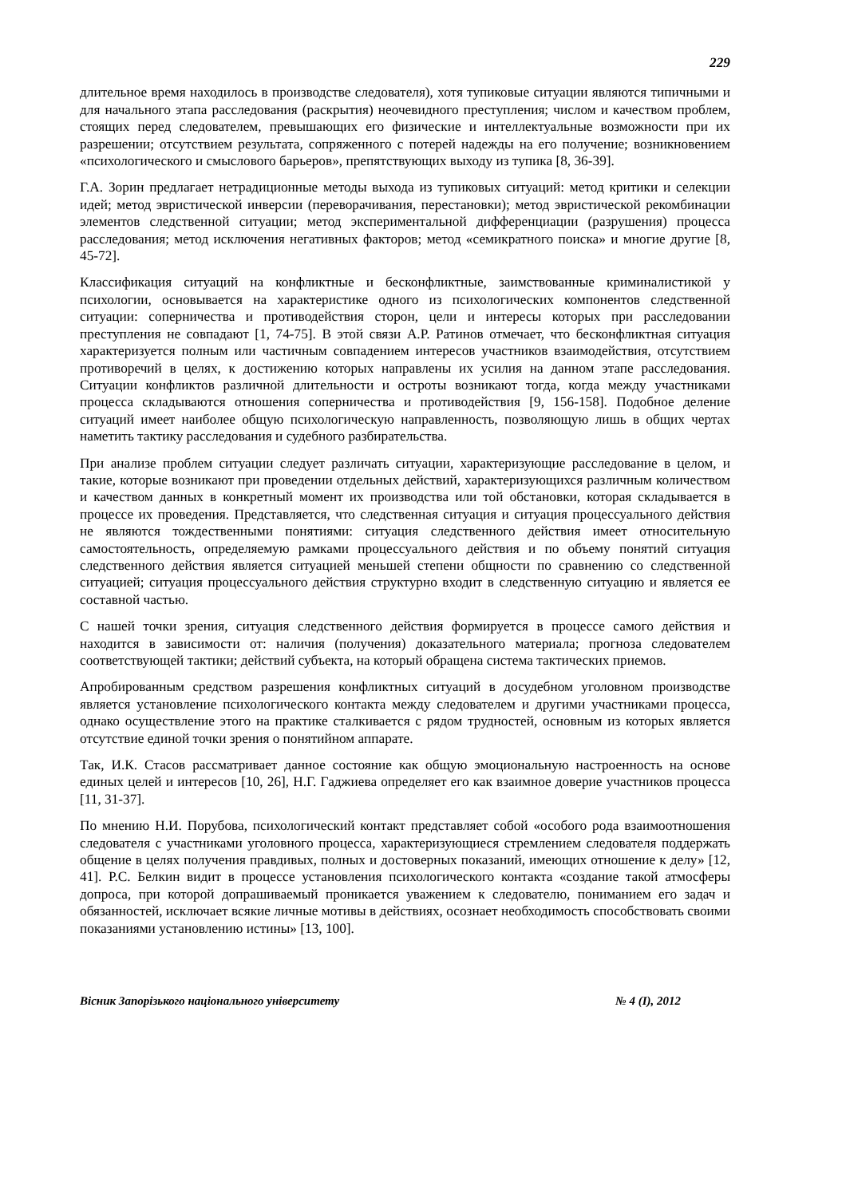229
длительное время находилось в производстве следователя), хотя тупиковые ситуации являются типичными и для начального этапа расследования (раскрытия) неочевидного преступления; числом и качеством проблем, стоящих перед следователем, превышающих его физические и интеллектуальные возможности при их разрешении; отсутствием результата, сопряженного с потерей надежды на его получение; возникновением «психологического и смыслового барьеров», препятствующих выходу из тупика [8, 36-39].
Г.А. Зорин предлагает нетрадиционные методы выхода из тупиковых ситуаций: метод критики и селекции идей; метод эвристической инверсии (переворачивания, перестановки); метод эвристической рекомбинации элементов следственной ситуации; метод экспериментальной дифференциации (разрушения) процесса расследования; метод исключения негативных факторов; метод «семикратного поиска» и многие другие [8, 45-72].
Классификация ситуаций на конфликтные и бесконфликтные, заимствованные криминалистикой у психологии, основывается на характеристике одного из психологических компонентов следственной ситуации: соперничества и противодействия сторон, цели и интересы которых при расследовании преступления не совпадают [1, 74-75]. В этой связи А.Р. Ратинов отмечает, что бесконфликтная ситуация характеризуется полным или частичным совпадением интересов участников взаимодействия, отсутствием противоречий в целях, к достижению которых направлены их усилия на данном этапе расследования. Ситуации конфликтов различной длительности и остроты возникают тогда, когда между участниками процесса складываются отношения соперничества и противодействия [9, 156-158]. Подобное деление ситуаций имеет наиболее общую психологическую направленность, позволяющую лишь в общих чертах наметить тактику расследования и судебного разбирательства.
При анализе проблем ситуации следует различать ситуации, характеризующие расследование в целом, и такие, которые возникают при проведении отдельных действий, характеризующихся различным количеством и качеством данных в конкретный момент их производства или той обстановки, которая складывается в процессе их проведения. Представляется, что следственная ситуация и ситуация процессуального действия не являются тождественными понятиями: ситуация следственного действия имеет относительную самостоятельность, определяемую рамками процессуального действия и по объему понятий ситуация следственного действия является ситуацией меньшей степени общности по сравнению со следственной ситуацией; ситуация процессуального действия структурно входит в следственную ситуацию и является ее составной частью.
С нашей точки зрения, ситуация следственного действия формируется в процессе самого действия и находится в зависимости от: наличия (получения) доказательного материала; прогноза следователем соответствующей тактики; действий субъекта, на который обращена система тактических приемов.
Апробированным средством разрешения конфликтных ситуаций в досудебном уголовном производстве является установление психологического контакта между следователем и другими участниками процесса, однако осуществление этого на практике сталкивается с рядом трудностей, основным из которых является отсутствие единой точки зрения о понятийном аппарате.
Так, И.К. Стасов рассматривает данное состояние как общую эмоциональную настроенность на основе единых целей и интересов [10, 26], Н.Г. Гаджиева определяет его как взаимное доверие участников процесса [11, 31-37].
По мнению Н.И. Порубова, психологический контакт представляет собой «особого рода взаимоотношения следователя с участниками уголовного процесса, характеризующиеся стремлением следователя поддержать общение в целях получения правдивых, полных и достоверных показаний, имеющих отношение к делу» [12, 41]. Р.С. Белкин видит в процессе установления психологического контакта «создание такой атмосферы допроса, при которой допрашиваемый проникается уважением к следователю, пониманием его задач и обязанностей, исключает всякие личные мотивы в действиях, осознает необходимость способствовать своими показаниями установлению истины» [13, 100].
Вісник Запорізького національного університету № 4 (I), 2012